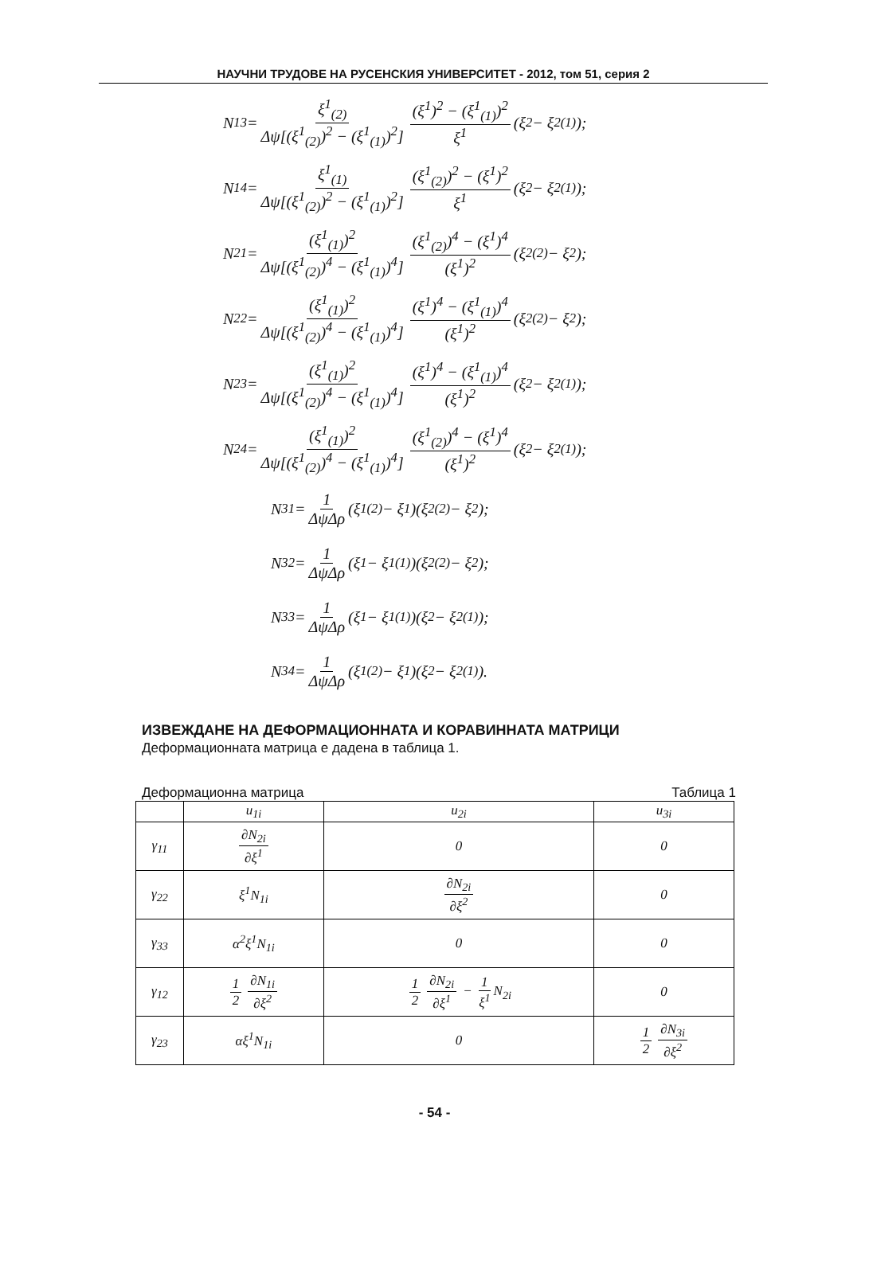НАУЧНИ ТРУДОВЕ НА РУСЕНСКИЯ УНИВЕРСИТЕТ - 2012, том 51, серия 2
N<sub>13</sub> = ξ<sup>1</sup><sub>(2)</sub> Δψ[(ξ<sup>1</sup><sub>(2)</sub>)<sup>2</sup> − (ξ<sup>1</sup><sub>(1)</sub>)<sup>2</sup>] (ξ<sup>1</sup>)<sup>2</sup> − (ξ<sup>1</sup><sub>(1)</sub>)<sup>2</sup> ξ<sup>1</sup> (ξ<sup>2</sup> − ξ<sup>2</sup><sub>(1)</sub>);
N<sub>14</sub> = ξ<sup>1</sup><sub>(1)</sub> Δψ[(ξ<sup>1</sup><sub>(2)</sub>)<sup>2</sup> − (ξ<sup>1</sup><sub>(1)</sub>)<sup>2</sup>] (ξ<sup>1</sup><sub>(2)</sub>)<sup>2</sup> − (ξ<sup>1</sup>)<sup>2</sup> ξ<sup>1</sup> (ξ<sup>2</sup> − ξ<sup>2</sup><sub>(1)</sub>);
N<sub>21</sub> = (ξ<sup>1</sup><sub>(1)</sub>)<sup>2</sup> Δψ[(ξ<sup>1</sup><sub>(2)</sub>)<sup>4</sup> − (ξ<sup>1</sup><sub>(1)</sub>)<sup>4</sup>] (ξ<sup>1</sup><sub>(2)</sub>)<sup>4</sup> − (ξ<sup>1</sup>)<sup>4</sup> (ξ<sup>1</sup>)<sup>2</sup> (ξ<sup>2</sup><sub>(2)</sub> − ξ<sup>2</sup>);
N<sub>22</sub> = (ξ<sup>1</sup><sub>(1)</sub>)<sup>2</sup> Δψ[(ξ<sup>1</sup><sub>(2)</sub>)<sup>4</sup> − (ξ<sup>1</sup><sub>(1)</sub>)<sup>4</sup>] (ξ<sup>1</sup>)<sup>4</sup> − (ξ<sup>1</sup><sub>(1)</sub>)<sup>4</sup> (ξ<sup>1</sup>)<sup>2</sup> (ξ<sup>2</sup><sub>(2)</sub> − ξ<sup>2</sup>);
N<sub>23</sub> = (ξ<sup>1</sup><sub>(1)</sub>)<sup>2</sup> Δψ[(ξ<sup>1</sup><sub>(2)</sub>)<sup>4</sup> − (ξ<sup>1</sup><sub>(1)</sub>)<sup>4</sup>] (ξ<sup>1</sup>)<sup>4</sup> − (ξ<sup>1</sup><sub>(1)</sub>)<sup>4</sup> (ξ<sup>1</sup>)<sup>2</sup> (ξ<sup>2</sup> − ξ<sup>2</sup><sub>(1)</sub>);
N<sub>24</sub> = (ξ<sup>1</sup><sub>(1)</sub>)<sup>2</sup> Δψ[(ξ<sup>1</sup><sub>(2)</sub>)<sup>4</sup> − (ξ<sup>1</sup><sub>(1)</sub>)<sup>4</sup>] (ξ<sup>1</sup><sub>(2)</sub>)<sup>4</sup> − (ξ<sup>1</sup>)<sup>4</sup> (ξ<sup>1</sup>)<sup>2</sup> (ξ<sup>2</sup> − ξ<sup>2</sup><sub>(1)</sub>);
N<sub>31</sub> = 1 ΔψΔρ (ξ<sup>1</sup><sub>(2)</sub> − ξ<sup>1</sup>)(ξ<sup>2</sup><sub>(2)</sub> − ξ<sup>2</sup>);
N<sub>32</sub> = 1 ΔψΔρ (ξ<sup>1</sup> − ξ<sup>1</sup><sub>(1)</sub>)(ξ<sup>2</sup><sub>(2)</sub> − ξ<sup>2</sup>);
N<sub>33</sub> = 1 ΔψΔρ (ξ<sup>1</sup> − ξ<sup>1</sup><sub>(1)</sub>)(ξ<sup>2</sup> − ξ<sup>2</sup><sub>(1)</sub>);
N<sub>34</sub> = 1 ΔψΔρ (ξ<sup>1</sup><sub>(2)</sub> − ξ<sup>1</sup>)(ξ<sup>2</sup> − ξ<sup>2</sup><sub>(1)</sub>).
ИЗВЕЖДАНЕ НА ДЕФОРМАЦИОННАТА И КОРАВИННАТА МАТРИЦИ
Деформационната матрица е дадена в таблица 1.
Деформационна матрица Таблица 1
| | u<sub>1i</sub> | u<sub>2i</sub> | u<sub>3i</sub> |
| --- | --- | --- | --- |
| γ<sub>11</sub> | ∂N<sub>2i</sub> ∂ξ<sup>1</sup> | 0 | 0 |
| γ<sub>22</sub> | ξ<sup>1</sup>N<sub>1i</sub> | ∂N<sub>2i</sub> ∂ξ<sup>2</sup> | 0 |
| γ<sub>33</sub> | α<sup>2</sup>ξ<sup>1</sup>N<sub>1i</sub> | 0 | 0 |
| γ<sub>12</sub> | 1 2 ∂N<sub>1i</sub> ∂ξ<sup>2</sup> | 1 2 ∂N<sub>2i</sub> ∂ξ<sup>1</sup> − 1 ξ<sup>1</sup> N<sub>2i</sub> | 0 |
| γ<sub>23</sub> | αξ<sup>1</sup>N<sub>1i</sub> | 0 | 1 2 ∂N<sub>3i</sub> ∂ξ<sup>2</sup> |
- 54 -